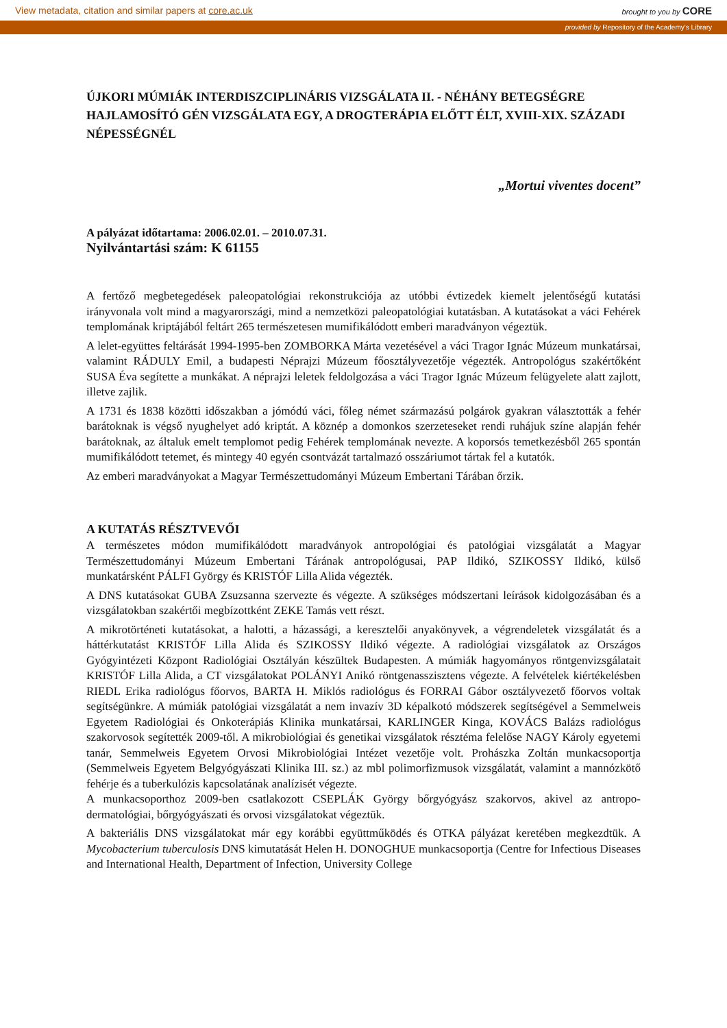View metadata, citation and similar papers at core.ac.uk brought to you by CORE
provided by Repository of the Academy's Library
ÚJKORI MÚMIÁK INTERDISZCIPLINÁRIS VIZSGÁLATA II. - NÉHÁNY BETEGSÉGRE HAJLAMOSÍTÓ GÉN VIZSGÁLATA EGY, A DROGTERÁPIA ELŐTT ÉLT, XVIII-XIX. SZÁZADI NÉPESSÉGNÉL
„Mortui viventes docent”
A pályázat időtartama: 2006.02.01. – 2010.07.31.
Nyilvántartási szám: K 61155
A fertőző megbetegedések paleopatológiai rekonstrukciója az utóbbi évtizedek kiemelt jelentőségű kutatási irányvonala volt mind a magyarországi, mind a nemzetközi paleopatológiai kutatásban. A kutatásokat a váci Fehérek templomának kriptájából feltárt 265 természetesen mumifikálódott emberi maradványon végeztük.
A lelet-együttes feltárását 1994-1995-ben ZOMBORKA Márta vezetésével a váci Tragor Ignác Múzeum munkatársai, valamint RÁDULY Emil, a budapesti Néprajzi Múzeum főosztályvezetője végezték. Antropológus szakértőként SUSA Éva segítette a munkákat. A néprajzi leletek feldolgozása a váci Tragor Ignác Múzeum felügyelete alatt zajlott, illetve zajlik.
A 1731 és 1838 közötti időszakban a jómódú váci, főleg német származású polgárok gyakran választották a fehér barátoknak is végső nyughelyet adó kriptát. A köznép a domonkos szerzeteseket rendi ruhájuk színe alapján fehér barátoknak, az általuk emelt templomot pedig Fehérek templomának nevezte. A koporsós temetkezésből 265 spontán mumifikálódott tetemet, és mintegy 40 egyén csontvázát tartalmazó osszáriumot tártak fel a kutatók.
Az emberi maradványokat a Magyar Természettudományi Múzeum Embertani Tárában őrzik.
A KUTATÁS RÉSZTVEVŐI
A természetes módon mumifikálódott maradványok antropológiai és patológiai vizsgálatát a Magyar Természettudományi Múzeum Embertani Tárának antropológusai, PAP Ildikó, SZIKOSSY Ildikó, külső munkatársként PÁLFI György és KRISTÓF Lilla Alida végezték.
A DNS kutatásokat GUBA Zsuzsanna szervezte és végezte. A szükséges módszertani leírások kidolgozásában és a vizsgálatokban szakértői megbízottként ZEKE Tamás vett részt.
A mikrotörténeti kutatásokat, a halotti, a házassági, a keresztelői anyakönyvek, a végrendeletek vizsgálatát és a háttérkutatást KRISTÓF Lilla Alida és SZIKOSSY Ildikó végezte. A radiológiai vizsgálatok az Országos Gyógyintézeti Központ Radiológiai Osztályán készültek Budapesten. A múmiák hagyományos röntgenvizsgálatait KRISTÓF Lilla Alida, a CT vizsgálatokat POLÁNYI Anikó röntgenasszisztens végezte. A felvételek kiértékelésben RIEDL Erika radiológus főorvos, BARTA H. Miklós radiológus és FORRAI Gábor osztályvezető főorvos voltak segítségünkre. A múmiák patológiai vizsgálatát a nem invazív 3D képalkotó módszerek segítségével a Semmelweis Egyetem Radiológiai és Onkoterápiás Klinika munkatársai, KARLINGER Kinga, KOVÁCS Balázs radiológus szakorvosok segítették 2009-től. A mikrobiológiai és genetikai vizsgálatok résztéma felelőse NAGY Károly egyetemi tanár, Semmelweis Egyetem Orvosi Mikrobiológiai Intézet vezetője volt. Prohászka Zoltán munkacsoportja (Semmelweis Egyetem Belgyógyászati Klinika III. sz.) az mbl polimorfizmusok vizsgálatát, valamint a mannózkötő fehérje és a tuberkulózis kapcsolatának analízisét végezte.
A munkacsoporthoz 2009-ben csatlakozott CSEPLÁK György bőrgyógyász szakorvos, akivel az antropo-dermatológiai, bőrgyógyászati és orvosi vizsgálatokat végeztük.
A bakteriális DNS vizsgálatokat már egy korábbi együttműködés és OTKA pályázat keretében megkezdtük. A Mycobacterium tuberculosis DNS kimutatását Helen H. DONOGHUE munkacsoportja (Centre for Infectious Diseases and International Health, Department of Infection, University College